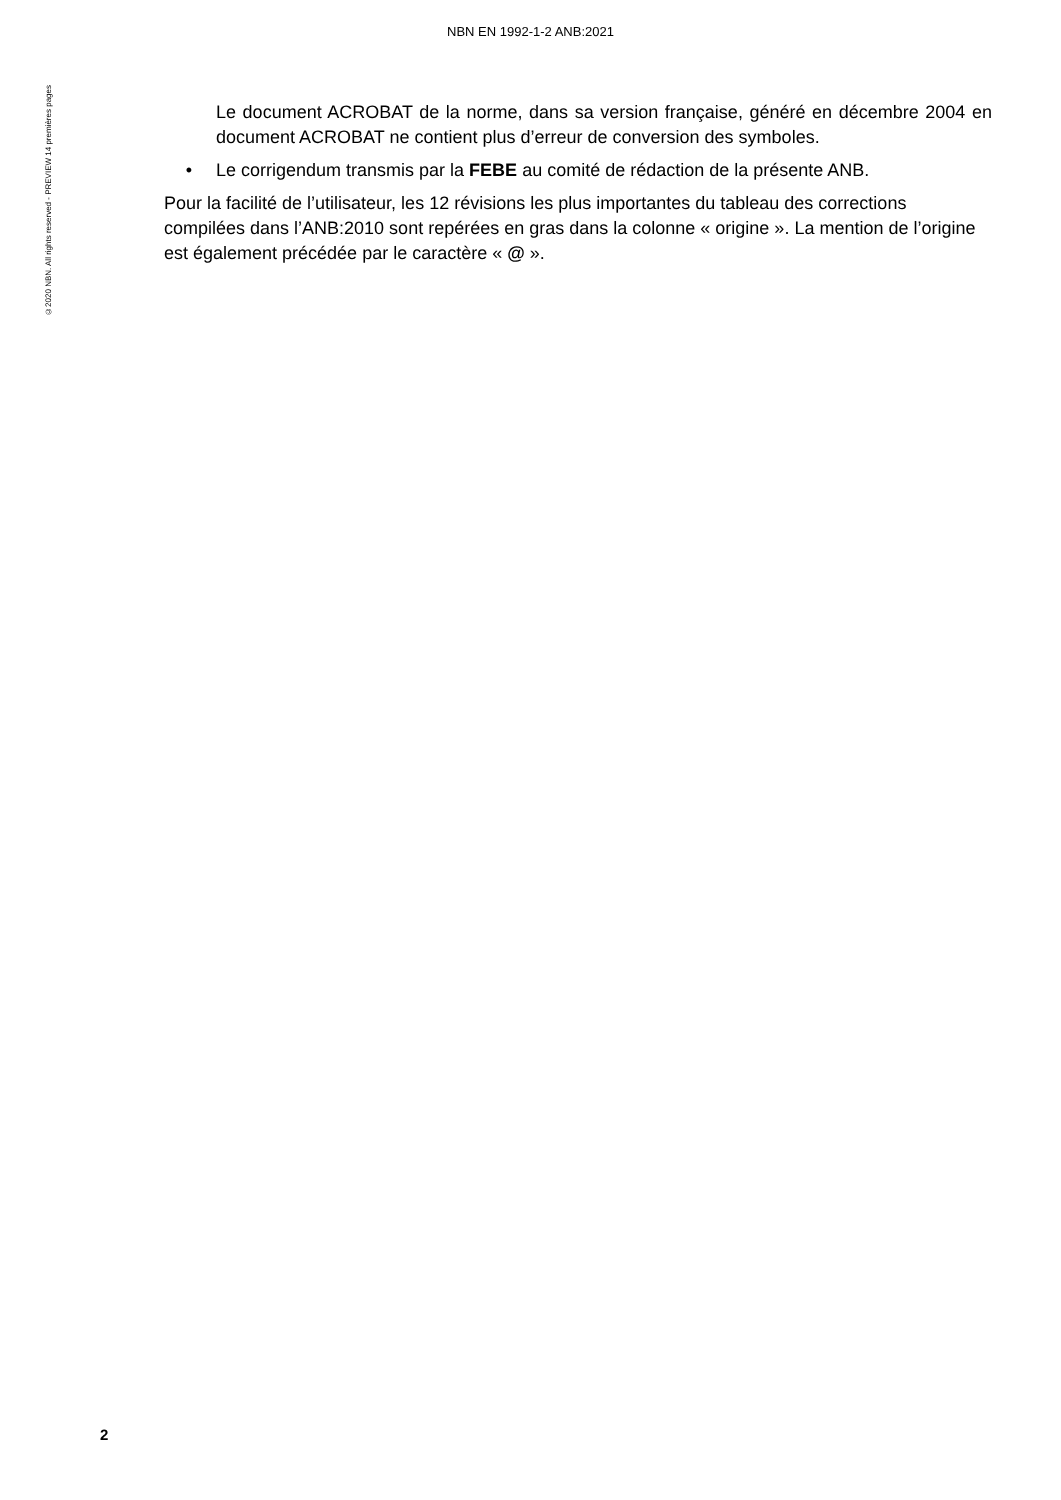NBN EN 1992-1-2 ANB:2021
©2020 NBN. All rights reserved - PREVIEW 14 premières pages
Le document ACROBAT de la norme, dans sa version française, généré en décembre 2004 en document ACROBAT ne contient plus d’erreur de conversion des symboles.
• Le corrigendum transmis par la FEBE au comité de rédaction de la présente ANB.
Pour la facilité de l’utilisateur, les 12 révisions les plus importantes du tableau des corrections compilées dans l’ANB:2010 sont repérées en gras dans la colonne « origine ». La mention de l’origine est également précédée par le caractère « @ ».
2